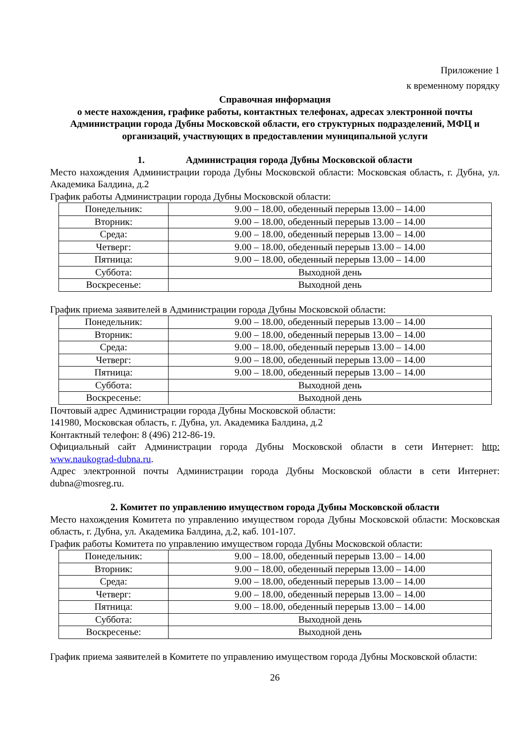Приложение 1
к временному порядку
Справочная информация
о месте нахождения, графике работы, контактных телефонах, адресах электронной почты Администрации города Дубны Московской области, его структурных подразделений, МФЦ и организаций, участвующих в предоставлении муниципальной услуги
1. Администрация города Дубны Московской области
Место нахождения Администрации города Дубны Московской области: Московская область, г. Дубна, ул. Академика Балдина, д.2
График работы Администрации города Дубны Московской области:
| Понедельник: | 9.00 – 18.00, обеденный перерыв 13.00 – 14.00 |
| Вторник: | 9.00 – 18.00, обеденный перерыв 13.00 – 14.00 |
| Среда: | 9.00 – 18.00, обеденный перерыв 13.00 – 14.00 |
| Четверг: | 9.00 – 18.00, обеденный перерыв 13.00 – 14.00 |
| Пятница: | 9.00 – 18.00, обеденный перерыв 13.00 – 14.00 |
| Суббота: | Выходной день |
| Воскресенье: | Выходной день |
График приема заявителей в Администрации города Дубны Московской области:
| Понедельник: | 9.00 – 18.00, обеденный перерыв 13.00 – 14.00 |
| Вторник: | 9.00 – 18.00, обеденный перерыв 13.00 – 14.00 |
| Среда: | 9.00 – 18.00, обеденный перерыв 13.00 – 14.00 |
| Четверг: | 9.00 – 18.00, обеденный перерыв 13.00 – 14.00 |
| Пятница: | 9.00 – 18.00, обеденный перерыв 13.00 – 14.00 |
| Суббота: | Выходной день |
| Воскресенье: | Выходной день |
Почтовый адрес Администрации города Дубны Московской области:
141980, Московская область, г. Дубна, ул. Академика Балдина, д.2
Контактный телефон: 8 (496) 212-86-19.
Официальный сайт Администрации города Дубны Московской области в сети Интернет: http: www.naukograd-dubna.ru.
Адрес электронной почты Администрации города Дубны Московской области в сети Интернет: dubna@mosreg.ru.
2. Комитет по управлению имуществом города Дубны Московской области
Место нахождения Комитета по управлению имуществом города Дубны Московской области: Московская область, г. Дубна, ул. Академика Балдина, д.2, каб. 101-107.
График работы Комитета по управлению имуществом города Дубны Московской области:
| Понедельник: | 9.00 – 18.00, обеденный перерыв 13.00 – 14.00 |
| Вторник: | 9.00 – 18.00, обеденный перерыв 13.00 – 14.00 |
| Среда: | 9.00 – 18.00, обеденный перерыв 13.00 – 14.00 |
| Четверг: | 9.00 – 18.00, обеденный перерыв 13.00 – 14.00 |
| Пятница: | 9.00 – 18.00, обеденный перерыв 13.00 – 14.00 |
| Суббота: | Выходной день |
| Воскресенье: | Выходной день |
График приема заявителей в Комитете по управлению имуществом города Дубны Московской области:
26